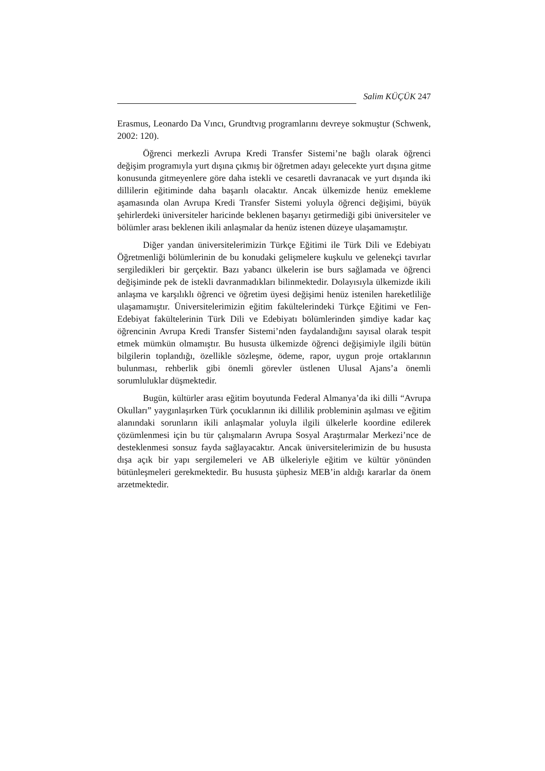Salim KÜÇÜK 247
Erasmus, Leonardo Da Vıncı, Grundtvıg programlarını devreye sokmuştur (Schwenk, 2002: 120).
Öğrenci merkezli Avrupa Kredi Transfer Sistemi’ne bağlı olarak öğrenci değişim programıyla yurt dışına çıkmış bir öğretmen adayı gelecekte yurt dışına gitme konusunda gitmeyenlere göre daha istekli ve cesaretli davranacak ve yurt dışında iki dillilerin eğitiminde daha başarılı olacaktır. Ancak ülkemizde henüz emekleme aşamasında olan Avrupa Kredi Transfer Sistemi yoluyla öğrenci değişimi, büyük şehirlerdeki üniversiteler haricinde beklenen başarıyı getirmediği gibi üniversiteler ve bölümler arası beklenen ikili anlaşmalar da henüz istenen düzeye ulaşamamıştır.
Diğer yandan üniversitelerimizin Türkçe Eğitimi ile Türk Dili ve Edebiyatı Öğretmenliği bölümlerinin de bu konudaki gelişmelere kuşkulu ve gelenekçi tavırlar sergiledikleri bir gerçektir. Bazı yabancı ülkelerin ise burs sağlamada ve öğrenci değişiminde pek de istekli davranmadıkları bilinmektedir. Dolayısıyla ülkemizde ikili anlaşma ve karşılıklı öğrenci ve öğretim üyesi değişimi henüz istenilen hareketliliğe ulaşamamıştır. Üniversitelerimizin eğitim fakültelerindeki Türkçe Eğitimi ve Fen-Edebiyat fakültelerinin Türk Dili ve Edebiyatı bölümlerinden şimdiye kadar kaç öğrencinin Avrupa Kredi Transfer Sistemi’nden faydalandığını sayısal olarak tespit etmek mümkün olmamıştır. Bu hususta ülkemizde öğrenci değişimiyle ilgili bütün bilgilerin toplandığı, özellikle sözleşme, ödeme, rapor, uygun proje ortaklarının bulunması, rehberlik gibi önemli görevler üstlenen Ulusal Ajans’a önemli sorumluluklar düşmektedir.
Bugün, kültürler arası eğitim boyutunda Federal Almanya’da iki dilli “Avrupa Okulları” yaygınlaşırken Türk çocuklarının iki dillilik probleminin aşılması ve eğitim alanındaki sorunların ikili anlaşmalar yoluyla ilgili ülkelerle koordine edilerek çözümlenmesi için bu tür çalışmaların Avrupa Sosyal Araştırmalar Merkezi’nce de desteklenmesi sonsuz fayda sağlayacaktır. Ancak üniversitelerimizin de bu hususta dışa açık bir yapı sergilemeleri ve AB ülkeleriyle eğitim ve kültür yönünden bütünleşmeleri gerekmektedir. Bu hususta şüphesiz MEB’in aldığı kararlar da önem arzetmektedir.